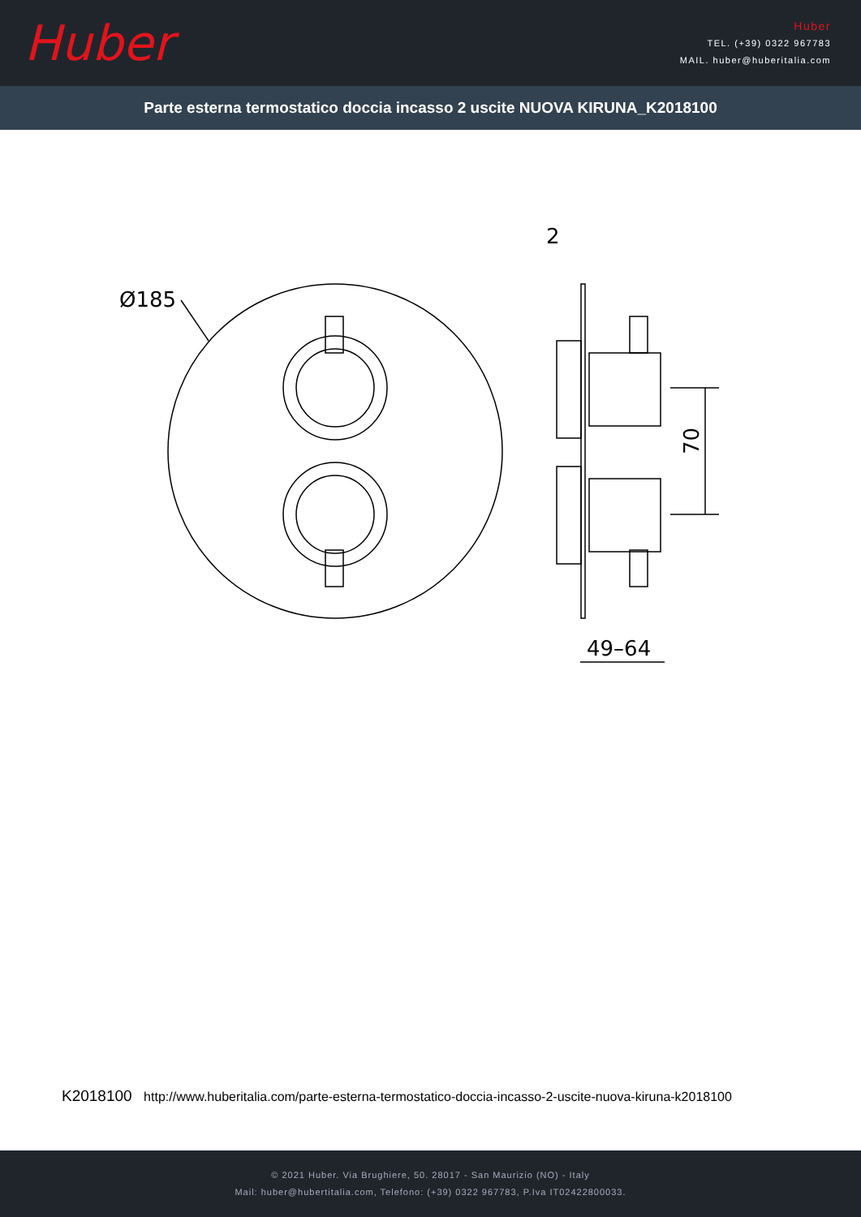Huber
Huber
TEL. (+39) 0322 967783
MAIL. huber@huberitalia.com
Parte esterna termostatico doccia incasso 2 uscite NUOVA KIRUNA_K2018100
Ø185
2
49–64
70
K2018100 http://www.huberitalia.com/parte-esterna-termostatico-doccia-incasso-2-uscite-nuova-kiruna-k2018100
© 2021 Huber. Via Brughiere, 50. 28017 - San Maurizio (NO) - Italy
Mail: huber@hubertitalia.com, Telefono: (+39) 0322 967783, P.Iva IT02422800033.